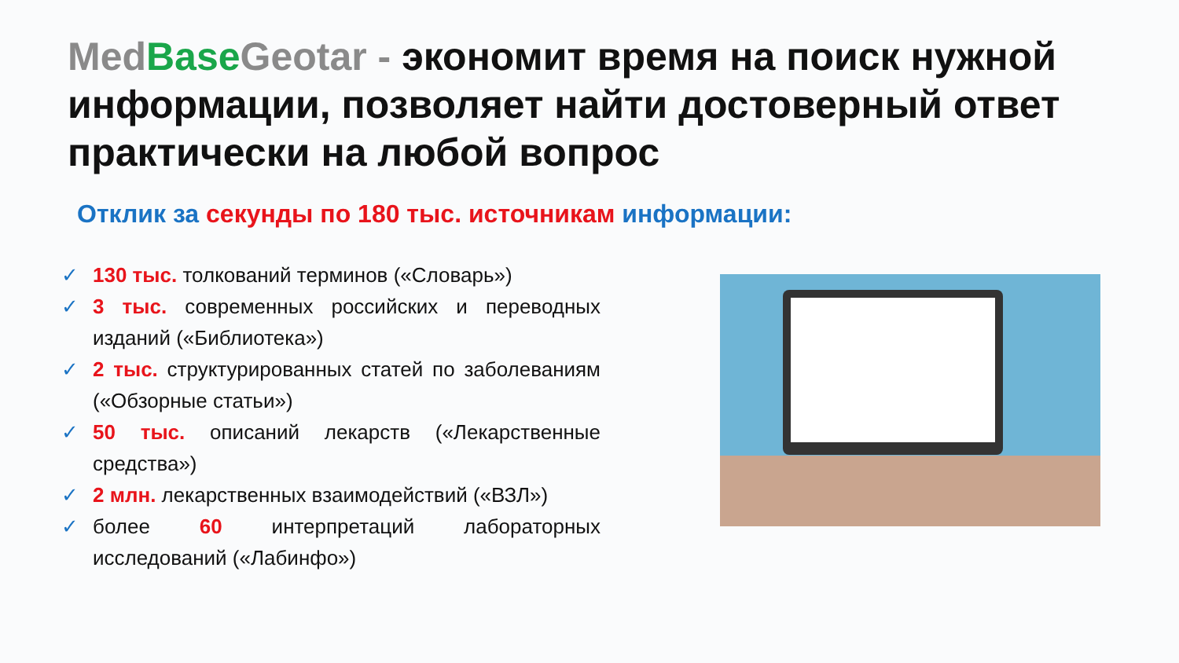Med Base Geotar - экономит время на поиск нужной информации, позволяет найти достоверный ответ практически на любой вопрос
Отклик за секунды по 180 тыс. источникам информации:
✓ 130 тыс. толкований терминов («Словарь»)
✓ 3 тыс. современных российских и переводных изданий («Библиотека»)
✓ 2 тыс. структурированных статей по заболеваниям («Обзорные статьи»)
✓ 50 тыс. описаний лекарств («Лекарственные средства»)
✓ 2 млн. лекарственных взаимодействий («ВЗЛ»)
✓ более 60 интерпретаций лабораторных исследований («Лабинфо»)